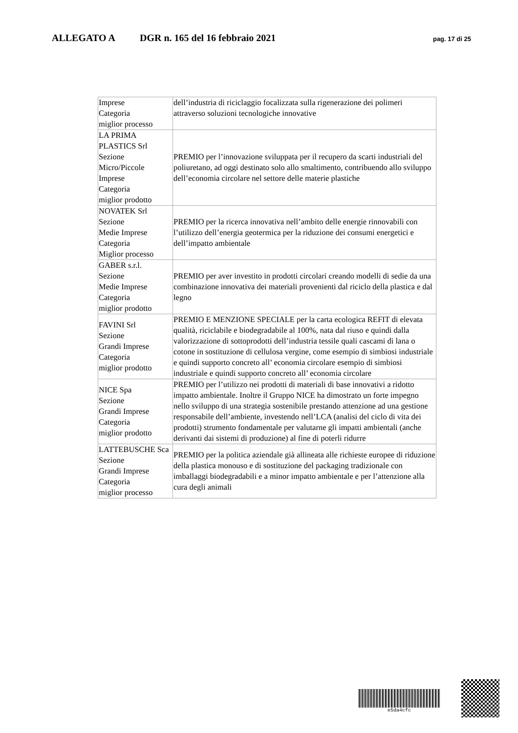ALLEGATO A DGR n. 165 del 16 febbraio 2021 pag. 17 di 25
| Imprese Categoria miglior processo | dell’industria di riciclaggio focalizzata sulla rigenerazione dei polimeri attraverso soluzioni tecnologiche innovative |
| LA PRIMA PLASTICS Srl Sezione Micro/Piccole Imprese Categoria miglior prodotto | PREMIO per l’innovazione sviluppata per il recupero da scarti industriali del poliuretano, ad oggi destinato solo allo smaltimento, contribuendo allo sviluppo dell’economia circolare nel settore delle materie plastiche |
| NOVATEK Srl Sezione Medie Imprese Categoria Miglior processo | PREMIO per la ricerca innovativa nell’ambito delle energie rinnovabili con l’utilizzo dell’energia geotermica per la riduzione dei consumi energetici e dell’impatto ambientale |
| GABER s.r.l. Sezione Medie Imprese Categoria miglior prodotto | PREMIO per aver investito in prodotti circolari creando modelli di sedie da una combinazione innovativa dei materiali provenienti dal riciclo della plastica e dal legno |
| FAVINI Srl Sezione Grandi Imprese Categoria miglior prodotto | PREMIO E MENZIONE SPECIALE per la carta ecologica REFIT di elevata qualità, riciclabile e biodegradabile al 100%, nata dal riuso e quindi dalla valorizzazione di sottoprodotti dell’industria tessile quali cascami di lana o cotone in sostituzione di cellulosa vergine, come esempio di simbiosi industriale e quindi supporto concreto all’ economia circolare esempio di simbiosi industriale e quindi supporto concreto all’ economia circolare |
| NICE Spa Sezione Grandi Imprese Categoria miglior prodotto | PREMIO per l’utilizzo nei prodotti di materiali di base innovativi a ridotto impatto ambientale. Inoltre il Gruppo NICE ha dimostrato un forte impegno nello sviluppo di una strategia sostenibile prestando attenzione ad una gestione responsabile dell’ambiente, investendo nell’LCA (analisi del ciclo di vita dei prodotti) strumento fondamentale per valutarne gli impatti ambientali (anche derivanti dai sistemi di produzione) al fine di poterli ridurre |
| LATTEBUSCHE Sca Sezione Grandi Imprese Categoria miglior processo | PREMIO per la politica aziendale già allineata alle richieste europee di riduzione della plastica monouso e di sostituzione del packaging tradizionale con imballaggi biodegradabili e a minor impatto ambientale e per l’attenzione alla cura degli animali |
e5da4cfc